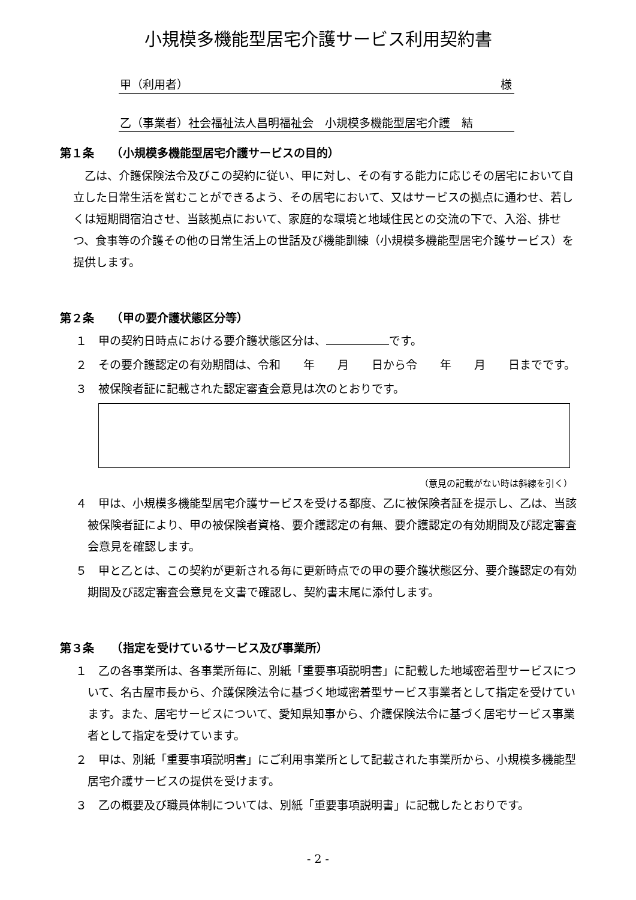小規模多機能型居宅介護サービス利用契約書
甲（利用者） 様
乙（事業者）社会福祉法人昌明福祉会　小規模多機能型居宅介護　結
第１条　　（小規模多機能型居宅介護サービスの目的）
　乙は、介護保険法令及びこの契約に従い、甲に対し、その有する能力に応じその居宅において自立した日常生活を営むことができるよう、その居宅において、又はサービスの拠点に通わせ、若しくは短期間宿泊させ、当該拠点において、家庭的な環境と地域住民との交流の下で、入浴、排せつ、食事等の介護その他の日常生活上の世話及び機能訓練（小規模多機能型居宅介護サービス）を提供します。
第２条　　（甲の要介護状態区分等）
１　甲の契約日時点における要介護状態区分は、 です。
２　その要介護認定の有効期間は、令和　　年　　月　　日から令　　年　　月　　日までです。
３　被保険者証に記載された認定審査会意見は次のとおりです。
（意見の記載がない時は斜線を引く）
４　甲は、小規模多機能型居宅介護サービスを受ける都度、乙に被保険者証を提示し、乙は、当該被保険者証により、甲の被保険者資格、要介護認定の有無、要介護認定の有効期間及び認定審査会意見を確認します。
５　甲と乙とは、この契約が更新される毎に更新時点での甲の要介護状態区分、要介護認定の有効期間及び認定審査会意見を文書で確認し、契約書末尾に添付します。
第３条　　（指定を受けているサービス及び事業所）
１　乙の各事業所は、各事業所毎に、別紙「重要事項説明書」に記載した地域密着型サービスについて、名古屋市長から、介護保険法令に基づく地域密着型サービス事業者として指定を受けています。また、居宅サービスについて、愛知県知事から、介護保険法令に基づく居宅サービス事業者として指定を受けています。
２　甲は、別紙「重要事項説明書」にご利用事業所として記載された事業所から、小規模多機能型居宅介護サービスの提供を受けます。
３　乙の概要及び職員体制については、別紙「重要事項説明書」に記載したとおりです。
- 2 -